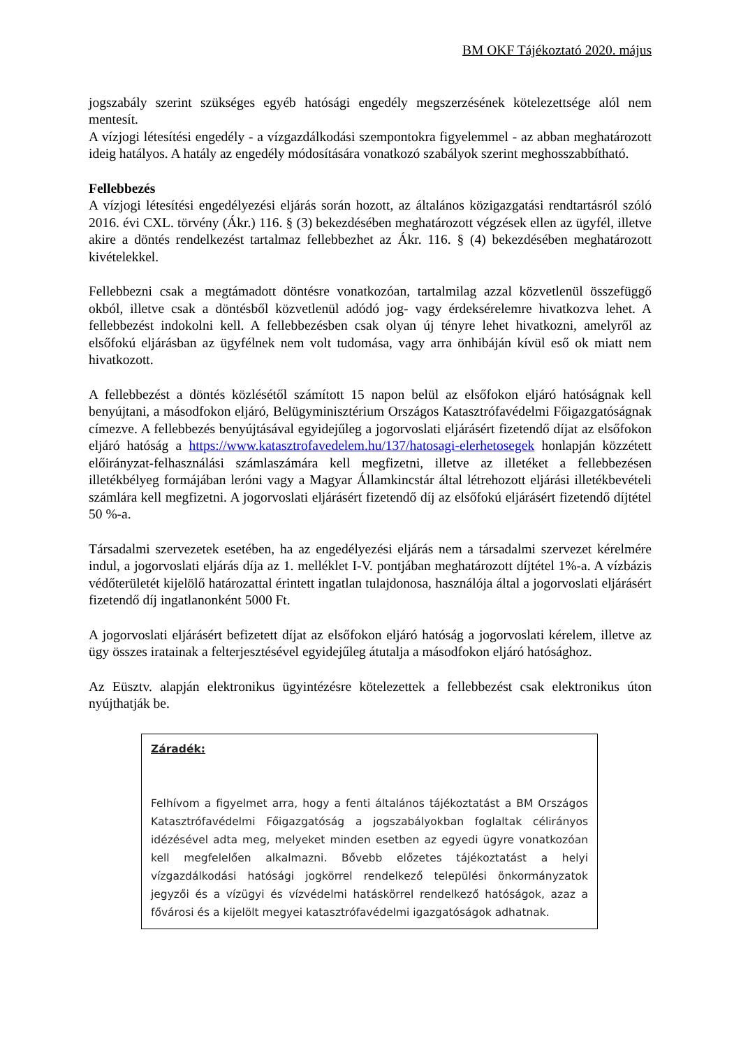BM OKF Tájékoztató 2020. május
jogszabály szerint szükséges egyéb hatósági engedély megszerzésének kötelezettsége alól nem mentesít.
A vízjogi létesítési engedély - a vízgazdálkodási szempontokra figyelemmel - az abban meghatározott ideig hatályos. A hatály az engedély módosítására vonatkozó szabályok szerint meghosszabbítható.
Fellebbezés
A vízjogi létesítési engedélyezési eljárás során hozott, az általános közigazgatási rendtartásról szóló 2016. évi CXL. törvény (Ákr.) 116. § (3) bekezdésében meghatározott végzések ellen az ügyfél, illetve akire a döntés rendelkezést tartalmaz fellebbezhet az Ákr. 116. § (4) bekezdésében meghatározott kivételekkel.
Fellebbezni csak a megtámadott döntésre vonatkozóan, tartalmilag azzal közvetlenül összefüggő okból, illetve csak a döntésből közvetlenül adódó jog- vagy érdeksérelemre hivatkozva lehet. A fellebbezést indokolni kell. A fellebbezésben csak olyan új tényre lehet hivatkozni, amelyről az elsőfokú eljárásban az ügyfélnek nem volt tudomása, vagy arra önhibáján kívül eső ok miatt nem hivatkozott.
A fellebbezést a döntés közlésétől számított 15 napon belül az elsőfokon eljáró hatóságnak kell benyújtani, a másodfokon eljáró, Belügyminisztérium Országos Katasztrófavédelmi Főigazgatóságnak címezve. A fellebbezés benyújtásával egyidejűleg a jogorvoslati eljárásért fizetendő díjat az elsőfokon eljáró hatóság a https://www.katasztrofavedelem.hu/137/hatosagi-elerhetosegek honlapján közzétett előirányzat-felhasználási számlaszámára kell megfizetni, illetve az illetéket a fellebbezésen illetékbélyeg formájában leróni vagy a Magyar Államkincstár által létrehozott eljárási illetékbevételi számlára kell megfizetni. A jogorvoslati eljárásért fizetendő díj az elsőfokú eljárásért fizetendő díjtétel 50 %-a.
Társadalmi szervezetek esetében, ha az engedélyezési eljárás nem a társadalmi szervezet kérelmére indul, a jogorvoslati eljárás díja az 1. melléklet I-V. pontjában meghatározott díjtétel 1%-a. A vízbázis védőterületét kijelölő határozattal érintett ingatlan tulajdonosa, használója által a jogorvoslati eljárásért fizetendő díj ingatlanonként 5000 Ft.
A jogorvoslati eljárásért befizetett díjat az elsőfokon eljáró hatóság a jogorvoslati kérelem, illetve az ügy összes iratainak a felterjesztésével egyidejűleg átutalja a másodfokon eljáró hatósághoz.
Az Eüsztv. alapján elektronikus ügyintézésre kötelezettek a fellebbezést csak elektronikus úton nyújthatják be.
Záradék:
Felhívom a figyelmet arra, hogy a fenti általános tájékoztatást a BM Országos Katasztrófavédelmi Főigazgatóság a jogszabályokban foglaltak célirányos idézésével adta meg, melyeket minden esetben az egyedi ügyre vonatkozóan kell megfelelően alkalmazni. Bővebb előzetes tájékoztatást a helyi vízgazdálkodási hatósági jogkörrel rendelkező települési önkormányzatok jegyzői és a vízügyi és vízvédelmi hatáskörrel rendelkező hatóságok, azaz a fővárosi és a kijelölt megyei katasztrófavédelmi igazgatóságok adhatnak.